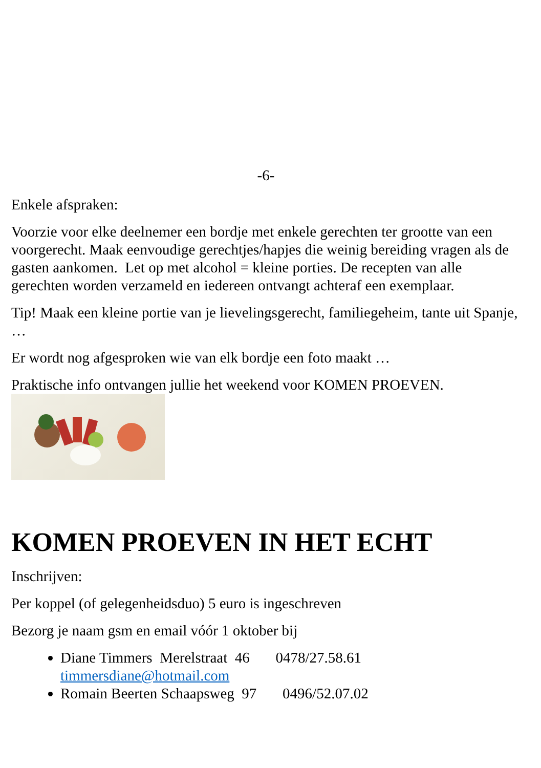-6-
Enkele afspraken:
Voorzie voor elke deelnemer een bordje met enkele gerechten ter grootte van een voorgerecht. Maak eenvoudige gerechtjes/hapjes die weinig bereiding vragen als de gasten aankomen. Let op met alcohol = kleine porties. De recepten van alle gerechten worden verzameld en iedereen ontvangt achteraf een exemplaar.
Tip! Maak een kleine portie van je lievelingsgerecht, familiegeheim, tante uit Spanje, …
Er wordt nog afgesproken wie van elk bordje een foto maakt …
Praktische info ontvangen jullie het weekend voor KOMEN PROEVEN.
KOMEN PROEVEN IN HET ECHT
Inschrijven:
Per koppel (of gelegenheidsduo) 5 euro is ingeschreven
Bezorg je naam gsm en email vóór 1 oktober bij
Diane Timmers Merelstraat 46 0478/27.58.61 timmersdiane@hotmail.com
Romain Beerten Schaapsweg 97 0496/52.07.02